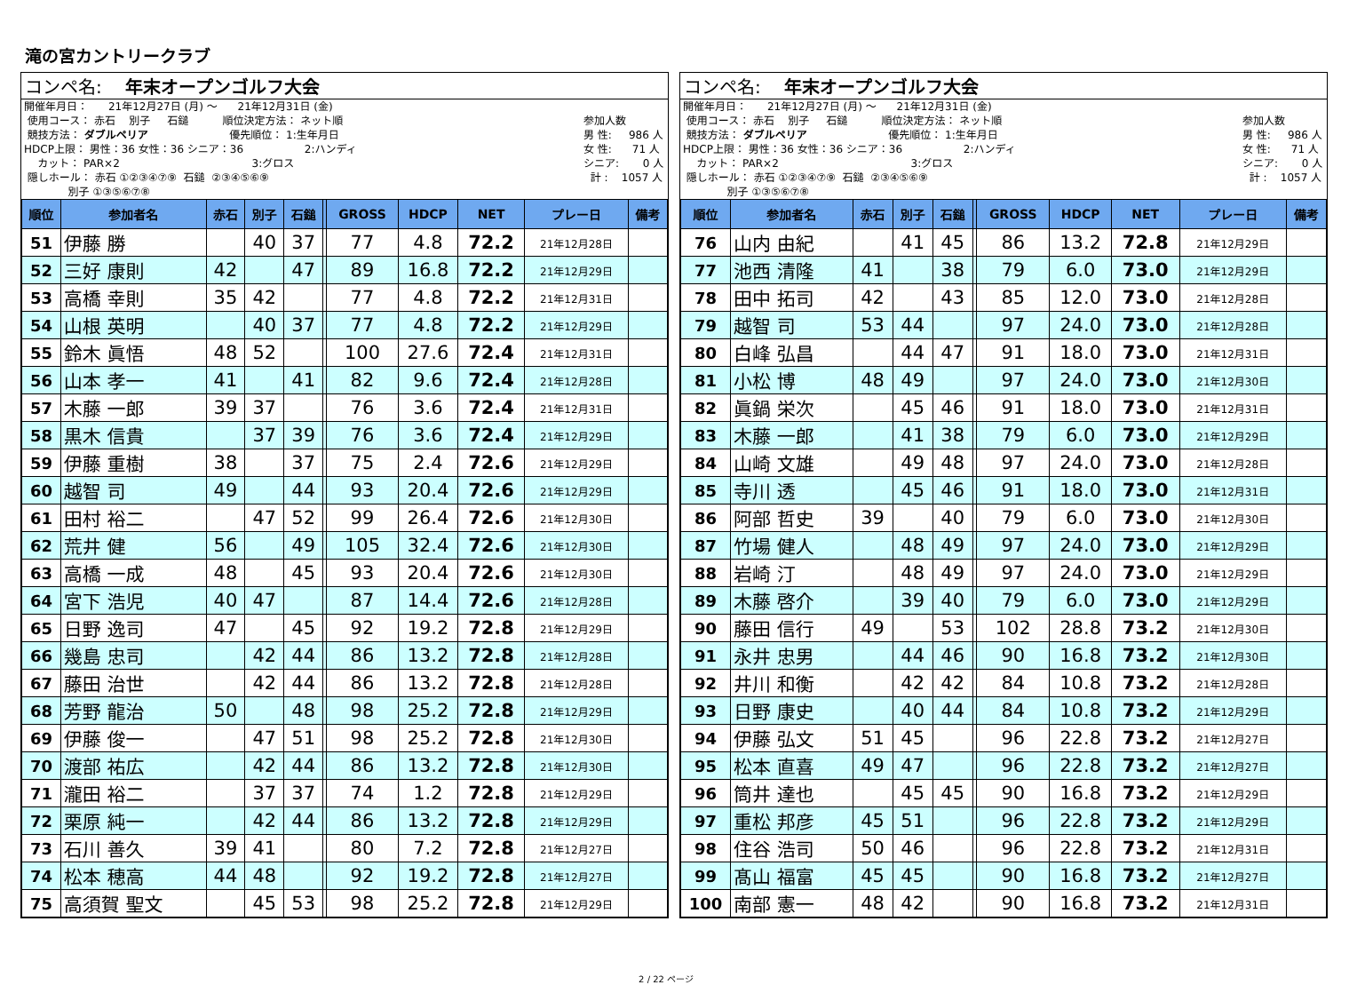滝の宮カントリークラブ
コンペ名: 年末オープンゴルフ大会
開催年月日： 21年12月27日 (月) ～ 21年12月31日 (金) 使用コース： 赤石 別子 石鎚 順位決定方法： ネット順 競技方法： ダブルペリア 優先順位： 1:生年月日 HDCP上限： 男性：36 女性：36 シニア：36 2:ハンディ カット： PAR×2 3:グロス 隠しホール： 赤石 ①②③④⑦⑨ 石鎚 ②③④⑤⑥⑨ 別子 ①③⑤⑥⑦⑧
参加人数 男 性: 986 人 女 性: 71 人 シニア: 0 人 計 : 1057 人
| 順位 | 参加者名 | 赤石 | 別子 | 石鎚 | | GROSS | HDCP | NET | プレー日 | 備考 |
| --- | --- | --- | --- | --- | --- | --- | --- | --- | --- | --- |
| 51 | 伊藤 勝 | | 40 | 37 | | 77 | 4.8 | 72.2 | 21年12月28日 | |
| 52 | 三好 康則 | 42 | | 47 | | 89 | 16.8 | 72.2 | 21年12月29日 | |
| 53 | 高橋 幸則 | 35 | 42 | | | 77 | 4.8 | 72.2 | 21年12月31日 | |
| 54 | 山根 英明 | | 40 | 37 | | 77 | 4.8 | 72.2 | 21年12月29日 | |
| 55 | 鈴木 眞悟 | 48 | 52 | | | 100 | 27.6 | 72.4 | 21年12月31日 | |
| 56 | 山本 孝一 | 41 | | 41 | | 82 | 9.6 | 72.4 | 21年12月28日 | |
| 57 | 木藤 一郎 | 39 | 37 | | | 76 | 3.6 | 72.4 | 21年12月31日 | |
| 58 | 黒木 信貴 | | 37 | 39 | | 76 | 3.6 | 72.4 | 21年12月29日 | |
| 59 | 伊藤 重樹 | 38 | | 37 | | 75 | 2.4 | 72.6 | 21年12月29日 | |
| 60 | 越智 司 | 49 | | 44 | | 93 | 20.4 | 72.6 | 21年12月29日 | |
| 61 | 田村 裕二 | | 47 | 52 | | 99 | 26.4 | 72.6 | 21年12月30日 | |
| 62 | 荒井 健 | 56 | | 49 | | 105 | 32.4 | 72.6 | 21年12月30日 | |
| 63 | 高橋 一成 | 48 | | 45 | | 93 | 20.4 | 72.6 | 21年12月30日 | |
| 64 | 宮下 浩児 | 40 | 47 | | | 87 | 14.4 | 72.6 | 21年12月28日 | |
| 65 | 日野 逸司 | 47 | | 45 | | 92 | 19.2 | 72.8 | 21年12月29日 | |
| 66 | 幾島 忠司 | | 42 | 44 | | 86 | 13.2 | 72.8 | 21年12月28日 | |
| 67 | 藤田 治世 | | 42 | 44 | | 86 | 13.2 | 72.8 | 21年12月28日 | |
| 68 | 芳野 龍治 | 50 | | 48 | | 98 | 25.2 | 72.8 | 21年12月29日 | |
| 69 | 伊藤 俊一 | | 47 | 51 | | 98 | 25.2 | 72.8 | 21年12月30日 | |
| 70 | 渡部 祐広 | | 42 | 44 | | 86 | 13.2 | 72.8 | 21年12月30日 | |
| 71 | 瀧田 裕二 | | 37 | 37 | | 74 | 1.2 | 72.8 | 21年12月29日 | |
| 72 | 栗原 純一 | | 42 | 44 | | 86 | 13.2 | 72.8 | 21年12月29日 | |
| 73 | 石川 善久 | 39 | 41 | | | 80 | 7.2 | 72.8 | 21年12月27日 | |
| 74 | 松本 穂高 | 44 | 48 | | | 92 | 19.2 | 72.8 | 21年12月27日 | |
| 75 | 高須賀 聖文 | | 45 | 53 | | 98 | 25.2 | 72.8 | 21年12月29日 | |
コンペ名: 年末オープンゴルフ大会
開催年月日： 21年12月27日 (月) ～ 21年12月31日 (金) 使用コース： 赤石 別子 石鎚 順位決定方法： ネット順 競技方法： ダブルペリア 優先順位： 1:生年月日 HDCP上限： 男性：36 女性：36 シニア：36 2:ハンディ カット： PAR×2 3:グロス 隠しホール： 赤石 ①②③④⑦⑨ 石鎚 ②③④⑤⑥⑨ 別子 ①③⑤⑥⑦⑧
参加人数 男 性: 986 人 女 性: 71 人 シニア: 0 人 計 : 1057 人
| 順位 | 参加者名 | 赤石 | 別子 | 石鎚 | | GROSS | HDCP | NET | プレー日 | 備考 |
| --- | --- | --- | --- | --- | --- | --- | --- | --- | --- | --- |
| 76 | 山内 由紀 | | 41 | 45 | | 86 | 13.2 | 72.8 | 21年12月29日 | |
| 77 | 池西 清隆 | 41 | | 38 | | 79 | 6.0 | 73.0 | 21年12月29日 | |
| 78 | 田中 拓司 | 42 | | 43 | | 85 | 12.0 | 73.0 | 21年12月28日 | |
| 79 | 越智 司 | 53 | 44 | | | 97 | 24.0 | 73.0 | 21年12月28日 | |
| 80 | 白峰 弘昌 | | 44 | 47 | | 91 | 18.0 | 73.0 | 21年12月31日 | |
| 81 | 小松 博 | 48 | 49 | | | 97 | 24.0 | 73.0 | 21年12月30日 | |
| 82 | 眞鍋 栄次 | | 45 | 46 | | 91 | 18.0 | 73.0 | 21年12月31日 | |
| 83 | 木藤 一郎 | | 41 | 38 | | 79 | 6.0 | 73.0 | 21年12月29日 | |
| 84 | 山崎 文雄 | | 49 | 48 | | 97 | 24.0 | 73.0 | 21年12月28日 | |
| 85 | 寺川 透 | | 45 | 46 | | 91 | 18.0 | 73.0 | 21年12月31日 | |
| 86 | 阿部 哲史 | 39 | | 40 | | 79 | 6.0 | 73.0 | 21年12月30日 | |
| 87 | 竹場 健人 | | 48 | 49 | | 97 | 24.0 | 73.0 | 21年12月29日 | |
| 88 | 岩崎 汀 | | 48 | 49 | | 97 | 24.0 | 73.0 | 21年12月29日 | |
| 89 | 木藤 啓介 | | 39 | 40 | | 79 | 6.0 | 73.0 | 21年12月29日 | |
| 90 | 藤田 信行 | 49 | | 53 | | 102 | 28.8 | 73.2 | 21年12月30日 | |
| 91 | 永井 忠男 | | 44 | 46 | | 90 | 16.8 | 73.2 | 21年12月30日 | |
| 92 | 井川 和衡 | | 42 | 42 | | 84 | 10.8 | 73.2 | 21年12月28日 | |
| 93 | 日野 康史 | | 40 | 44 | | 84 | 10.8 | 73.2 | 21年12月29日 | |
| 94 | 伊藤 弘文 | 51 | 45 | | | 96 | 22.8 | 73.2 | 21年12月27日 | |
| 95 | 松本 直喜 | 49 | 47 | | | 96 | 22.8 | 73.2 | 21年12月27日 | |
| 96 | 筒井 達也 | | 45 | 45 | | 90 | 16.8 | 73.2 | 21年12月29日 | |
| 97 | 重松 邦彦 | 45 | 51 | | | 96 | 22.8 | 73.2 | 21年12月29日 | |
| 98 | 住谷 浩司 | 50 | 46 | | | 96 | 22.8 | 73.2 | 21年12月31日 | |
| 99 | 髙山 福富 | 45 | 45 | | | 90 | 16.8 | 73.2 | 21年12月27日 | |
| 100 | 南部 憲一 | 48 | 42 | | | 90 | 16.8 | 73.2 | 21年12月31日 | |
2 / 22 ページ